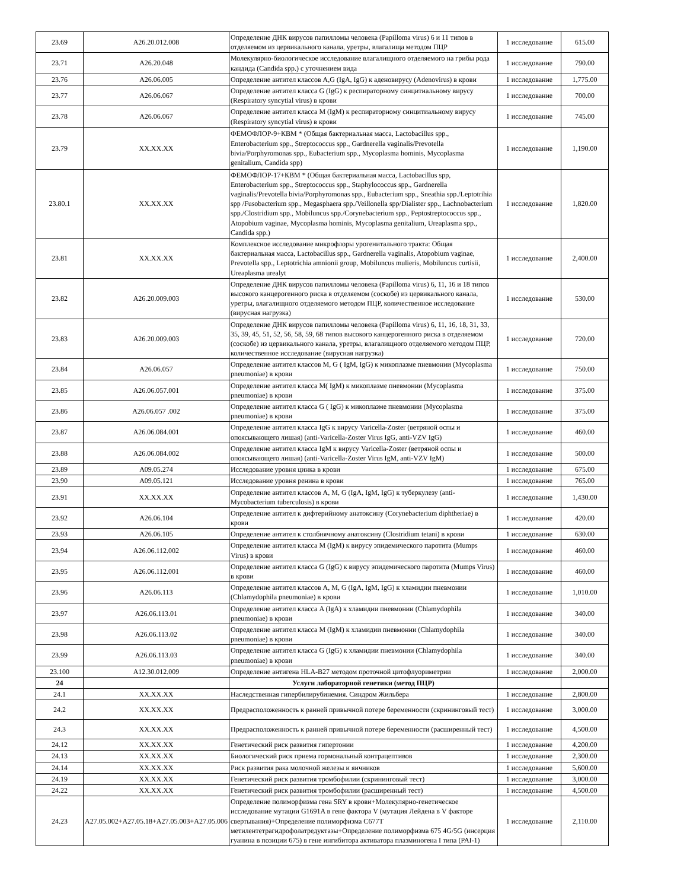| 23.69 | A26.20.012.008 | Определение ДНК вирусов папилломы человека (Papilloma virus) 6 и 11 типов в отделяемом из цервикального канала, уретры, влагалища методом ПЦР | 1 исследование | 615.00 |
| 23.71 | A26.20.048 | Молекулярно-биологическое исследование влагалищного отделяемого на грибы рода кандида (Candida spp.) с уточнением вида | 1 исследование | 790.00 |
| 23.76 | A26.06.005 | Определение антител классов A,G (IgA, IgG) к аденовирусу (Adenovirus) в крови | 1 исследование | 1,775.00 |
| 23.77 | A26.06.067 | Определение антител класса G (IgG) к респираторному синцитиальному вирусу (Respiratory syncytial virus) в крови | 1 исследование | 700.00 |
| 23.78 | A26.06.067 | Определение антител класса M (IgM) к респираторному синцитиальному вирусу (Respiratory syncytial virus) в крови | 1 исследование | 745.00 |
| 23.79 | XX.XX.XX | ФЕМОФЛОР-9+КВМ * (Общая бактериальная масса, Lactobacillus spp., Enterobacterium spp., Streptococcus spp., Gardnerella vaginalis/Prevotella bivia/Porphyromonas spp., Eubacterium spp., Mycoplasma hominis, Mycoplasma genitalium, Candida spp) | 1 исследование | 1,190.00 |
| 23.80.1 | XX.XX.XX | ФЕМОФЛОР-17+КВМ * (Общая бактериальная масса, Lactobacillus spp, Enterobacterium spp., Streptococcus spp., Staphylococcus spp., Gardnerella vaginalis/Prevotella bivia/Porphyromonas spp., Eubacterium spp., Sneathia spp./Leptotrihia spp /Fusobacterium spp., Megasphaera spp./Veillonella spp/Dialister spp., Lachnobacterium spp./Clostridium spp., Mobiluncus spp./Corynebacterium spp., Peptostreptococcus spp., Atopobium vaginae, Mycoplasma hominis, Mycoplasma genitalium, Ureaplasma spp., Candida spp.) | 1 исследование | 1,820.00 |
| 23.81 | XX.XX.XX | Комплексное исследование микрофлоры урогенитального тракта: Общая бактериальная масса, Lactobacillus spp., Gardnerella vaginalis, Atopobium vaginae, Prevotella spp., Leptotrichia amnionii group, Mobiluncus mulieris, Mobiluncus curtisii, Ureaplasma urealyt | 1 исследование | 2,400.00 |
| 23.82 | A26.20.009.003 | Определение ДНК вирусов папилломы человека (Papilloma virus) 6, 11, 16 и 18 типов высокого канцерогенного риска в отделяемом (соскобе) из цервикального канала, уретры, влагалищного отделяемого методом ПЦР, количественное исследование (вирусная нагрузка) | 1 исследование | 530.00 |
| 23.83 | A26.20.009.003 | Определение ДНК вирусов папилломы человека (Papilloma virus) 6, 11, 16, 18, 31, 33, 35, 39, 45, 51, 52, 56, 58, 59, 68 типов высокого канцерогенного риска в отделяемом (соскобе) из цервикального канала, уретры, влагалищного отделяемого методом ПЦР, количественное исследование (вирусная нагрузка) | 1 исследование | 720.00 |
| 23.84 | A26.06.057 | Определение антител классов M, G ( IgM, IgG) к микоплазме пневмонии (Mycoplasma pneumoniae) в крови | 1 исследование | 750.00 |
| 23.85 | A26.06.057.001 | Определение антител класса M( IgM) к микоплазме пневмонии (Mycoplasma pneumoniae) в крови | 1 исследование | 375.00 |
| 23.86 | A26.06.057 .002 | Определение антител класса G ( IgG) к микоплазме пневмонии (Mycoplasma pneumoniae) в крови | 1 исследование | 375.00 |
| 23.87 | A26.06.084.001 | Определение антител класса IgG к вирусу Varicella-Zoster (ветряной оспы и опоясывающего лишая) (anti-Varicella-Zoster Virus IgG, anti-VZV IgG) | 1 исследование | 460.00 |
| 23.88 | A26.06.084.002 | Определение антител класса IgM к вирусу Varicella-Zoster (ветряной оспы и опоясывающего лишая) (anti-Varicella-Zoster Virus IgM, anti-VZV IgM) | 1 исследование | 500.00 |
| 23.89 | A09.05.274 | Исследование уровня цинка в крови | 1 исследование | 675.00 |
| 23.90 | A09.05.121 | Исследование уровня ренина в крови | 1 исследование | 765.00 |
| 23.91 | XX.XX.XX | Определение антител классов A, M, G (IgA, IgM, IgG) к туберкулезу (anti-Mycobacterium tuberculosis) в крови | 1 исследование | 1,430.00 |
| 23.92 | A26.06.104 | Определение антител к дифтерийному анатоксину (Corynebacterium diphtheriae) в крови | 1 исследование | 420.00 |
| 23.93 | A26.06.105 | Определение антител к столбнячному анатоксину (Clostridium tetani) в крови | 1 исследование | 630.00 |
| 23.94 | A26.06.112.002 | Определение антител класса M (IgM) к вирусу эпидемического паротита (Mumps Virus) в крови | 1 исследование | 460.00 |
| 23.95 | A26.06.112.001 | Определение антител класса G (IgG) к вирусу эпидемического паротита (Mumps Virus) в крови | 1 исследование | 460.00 |
| 23.96 | A26.06.113 | Определение антител классов A, M, G (IgA, IgM, IgG) к хламидии пневмонии (Chlamydophila pneumoniae) в крови | 1 исследование | 1,010.00 |
| 23.97 | A26.06.113.01 | Определение антител класса A (IgA) к хламидии пневмонии (Chlamydophila pneumoniae) в крови | 1 исследование | 340.00 |
| 23.98 | A26.06.113.02 | Определение антител класса M (IgM) к хламидии пневмонии (Chlamydophila pneumoniae) в крови | 1 исследование | 340.00 |
| 23.99 | A26.06.113.03 | Определение антител класса G (IgG) к хламидии пневмонии (Chlamydophila pneumoniae) в крови | 1 исследование | 340.00 |
| 23.100 | A12.30.012.009 | Определение антигена HLA-B27 методом проточной цитофлуориметрии | 1 исследование | 2,000.00 |
| 24 | | Услуги лабораторной генетики (метод ПЦР) | | |
| 24.1 | XX.XX.XX | Наследственная гипербилирубинемия. Синдром Жильбера | 1 исследование | 2,800.00 |
| 24.2 | XX.XX.XX | Предрасположенность к ранней привычной потере беременности (скрининговый тест) | 1 исследование | 3,000.00 |
| 24.3 | XX.XX.XX | Предрасположенность к ранней привычной потере беременности (расширенный тест) | 1 исследование | 4,500.00 |
| 24.12 | XX.XX.XX | Генетический риск развития гипертонии | 1 исследование | 4,200.00 |
| 24.13 | XX.XX.XX | Биологический риск приема гормональный контрацептивов | 1 исследование | 2,300.00 |
| 24.14 | XX.XX.XX | Риск развития рака молочной железы и яичников | 1 исследование | 5,600.00 |
| 24.19 | XX.XX.XX | Генетический риск развития тромбофилии (скрининговый тест) | 1 исследование | 3,000.00 |
| 24.22 | XX.XX.XX | Генетический риск развития тромбофилии (расширенный тест) | 1 исследование | 4,500.00 |
| 24.23 | A27.05.002+A27.05.18+A27.05.003+A27.05.006 | Определение полиморфизма гена SRY в крови+Молекулярно-генетическое исследование мутации G1691A в гене фактора V (мутация Лейдена в V факторе свертывания)+Определение полиморфизма C677T метилентетрагидрофолатредуктазы+Определение полиморфизма 675 4G/5G (инсерция гуанина в позиции 675) в гене ингибитора активатора плазминогена I типа (PAI-1) | 1 исследование | 2,110.00 |